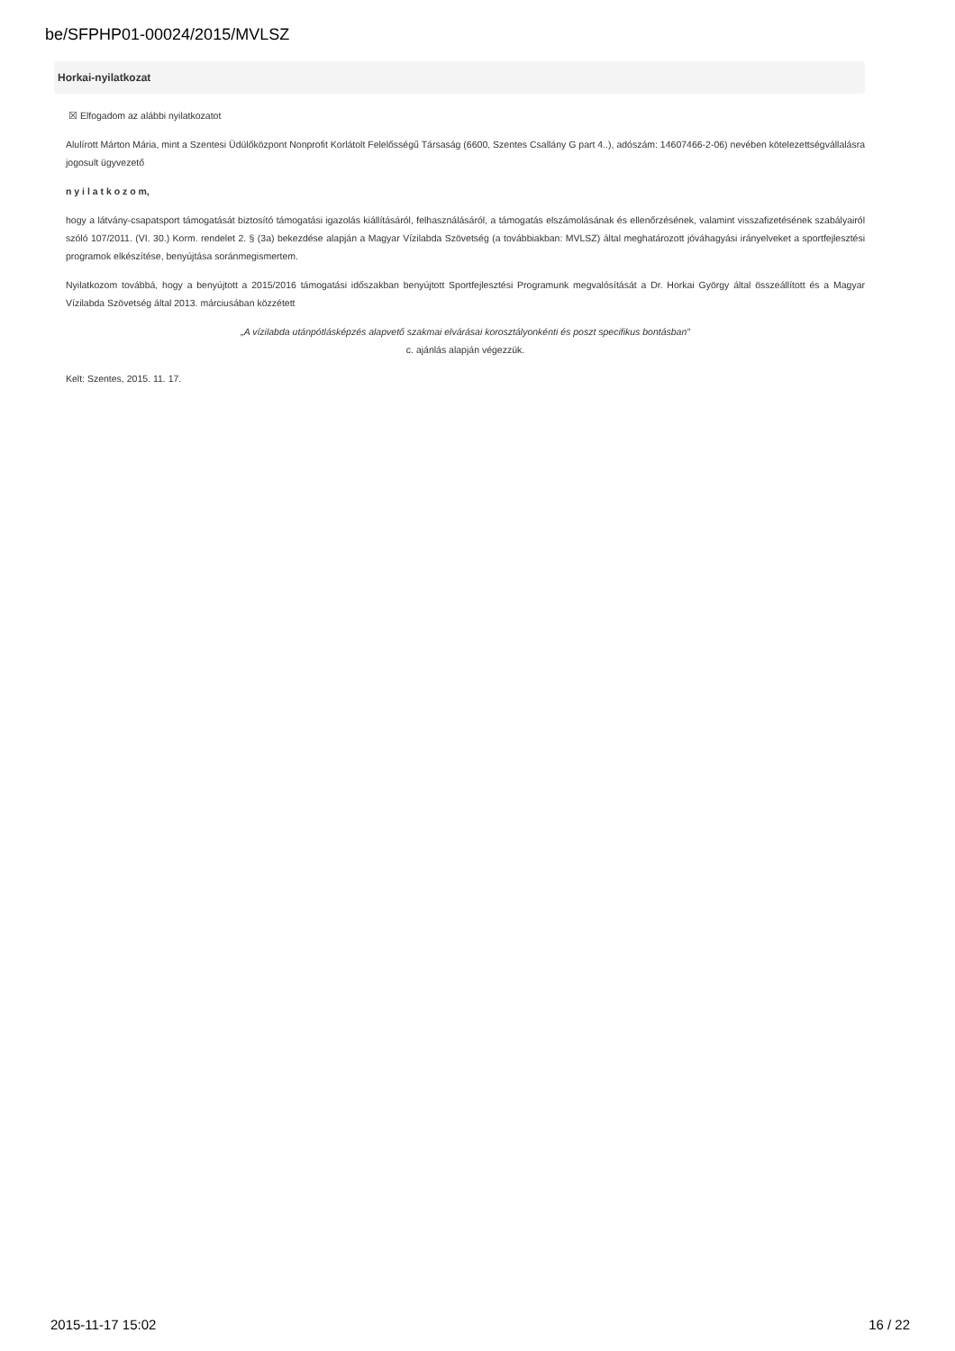be/SFPHP01-00024/2015/MVLSZ
Horkai-nyilatkozat
☒ Elfogadom az alábbi nyilatkozatot
Alulírott Márton Mária, mint a Szentesi Üdülőközpont Nonprofit Korlátolt Felelősségű Társaság (6600, Szentes Csallány G part 4..), adószám: 14607466-2-06) nevében kötelezettségvállalásra jogosult ügyvezető
n y i l a t k o z o m,
hogy a látvány-csapatsport támogatását biztosító támogatási igazolás kiállításáról, felhasználásáról, a támogatás elszámolásának és ellenőrzésének, valamint visszafizetésének szabályairól szóló 107/2011. (VI. 30.) Korm. rendelet 2. § (3a) bekezdése alapján a Magyar Vízilabda Szövetség (a továbbiakban: MVLSZ) által meghatározott jóváhagyási irányelveket a sportfejlesztési programok elkészítése, benyújtása soránmegismertem.
Nyilatkozom továbbá, hogy a benyújtott a 2015/2016 támogatási időszakban benyújtott Sportfejlesztési Programunk megvalósítását a Dr. Horkai György által összeállított és a Magyar Vízilabda Szövetség által 2013. márciusában közzétett
„A vízilabda utánpótlásképzés alapvető szakmai elvárásai korosztályonkénti és poszt specifikus bontásban”
c. ajánlás alapján végezzük.
Kelt: Szentes, 2015. 11. 17.
2015-11-17 15:02 16 / 22